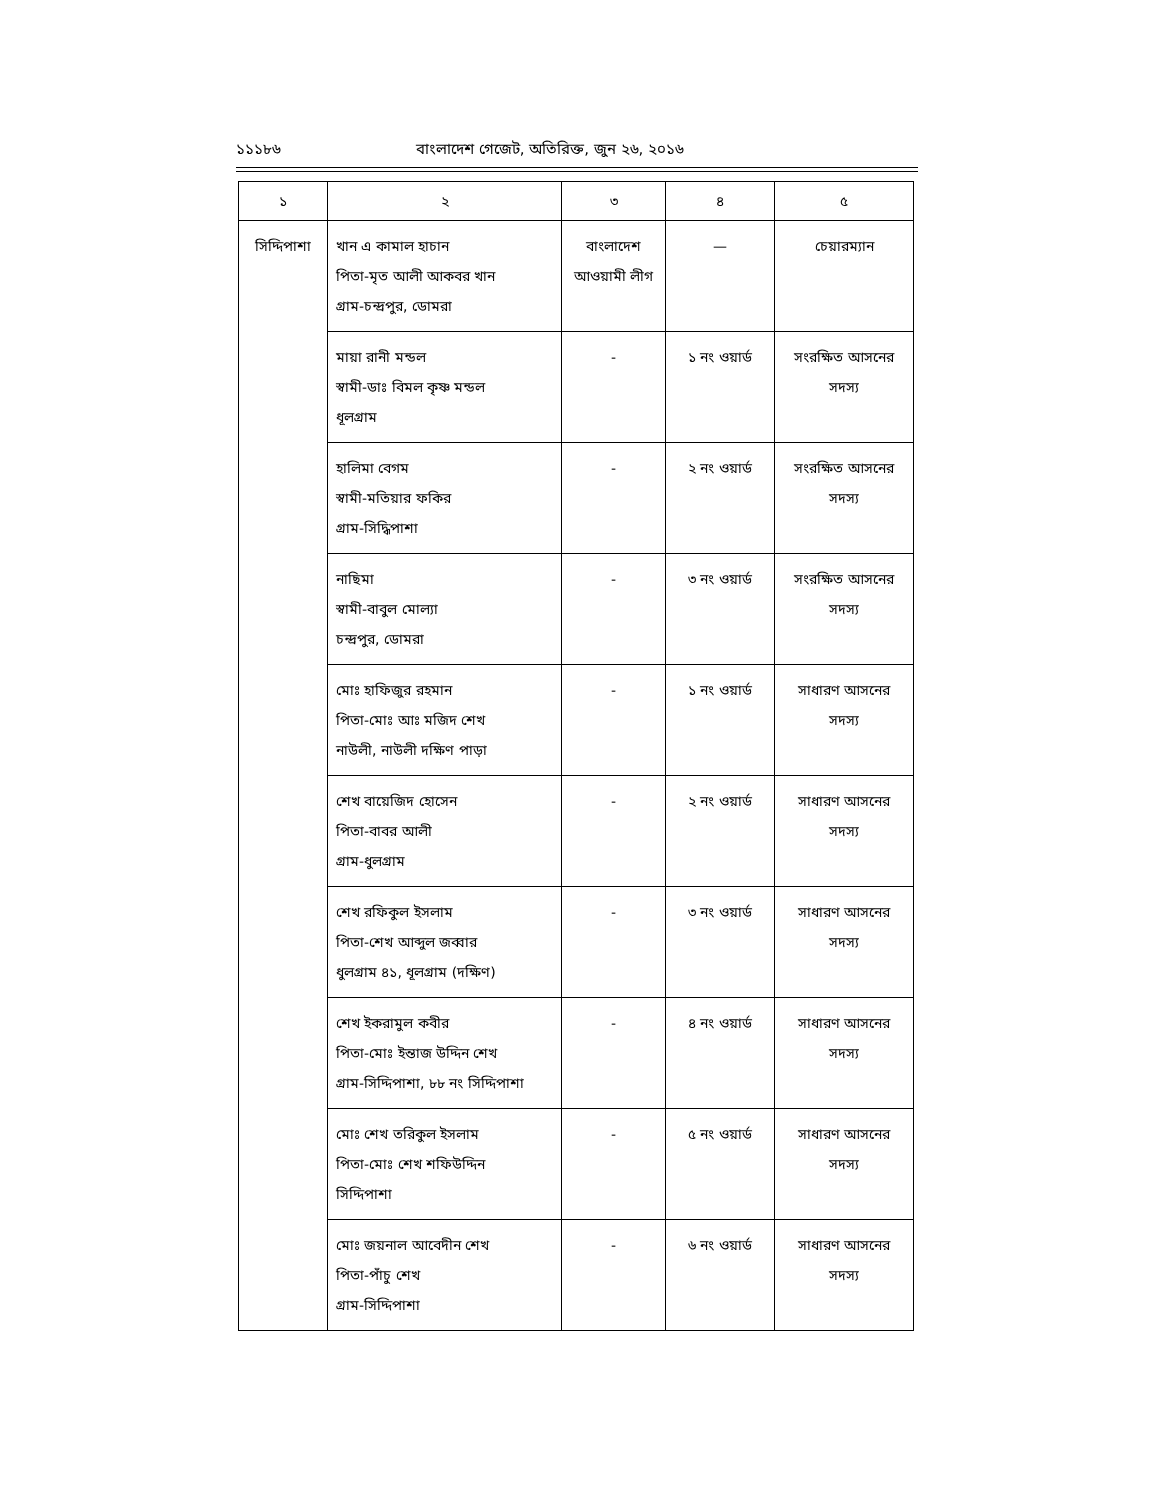১১১৮৬ বাংলাদেশ গেজেট, অতিরিক্ত, জুন ২৬, ২০১৬
| ১ | ২ | ৩ | ৪ | ৫ |
| --- | --- | --- | --- | --- |
| সিদ্দিপাশা | খান এ কামাল হাচান পিতা-মৃত আলী আকবর খান গ্রাম-চন্দ্রপুর, ডোমরা | বাংলাদেশ আওয়ামী লীগ | — | চেয়ারম্যান |
| | মায়া রানী মন্ডল স্বামী-ডাঃ বিমল কৃষ্ণ মন্ডল ধূলগ্রাম | - | ১ নং ওয়ার্ড | সংরক্ষিত আসনের সদস্য |
| | হালিমা বেগম স্বামী-মতিয়ার ফকির গ্রাম-সিদ্ধিপাশা | - | ২ নং ওয়ার্ড | সংরক্ষিত আসনের সদস্য |
| | নাছিমা স্বামী-বাবুল মোল্যা চন্দ্রপুর, ডোমরা | - | ৩ নং ওয়ার্ড | সংরক্ষিত আসনের সদস্য |
| | মোঃ হাফিজুর রহমান পিতা-মোঃ আঃ মজিদ শেখ নাউলী, নাউলী দক্ষিণ পাড়া | - | ১ নং ওয়ার্ড | সাধারণ আসনের সদস্য |
| | শেখ বায়েজিদ হোসেন পিতা-বাবর আলী গ্রাম-ধুলগ্রাম | - | ২ নং ওয়ার্ড | সাধারণ আসনের সদস্য |
| | শেখ রফিকুল ইসলাম পিতা-শেখ আব্দুল জব্বার ধুলগ্রাম ৪১, ধূলগ্রাম (দক্ষিণ) | - | ৩ নং ওয়ার্ড | সাধারণ আসনের সদস্য |
| | শেখ ইকরামুল কবীর পিতা-মোঃ ইন্তাজ উদ্দিন শেখ গ্রাম-সিদ্দিপাশা, ৮৮ নং সিদ্দিপাশা | - | ৪ নং ওয়ার্ড | সাধারণ আসনের সদস্য |
| | মোঃ শেখ তরিকুল ইসলাম পিতা-মোঃ শেখ শফিউদ্দিন সিদ্দিপাশা | - | ৫ নং ওয়ার্ড | সাধারণ আসনের সদস্য |
| | মোঃ জয়নাল আবেদীন শেখ পিতা-পাঁচু শেখ গ্রাম-সিদ্দিপাশা | - | ৬ নং ওয়ার্ড | সাধারণ আসনের সদস্য |